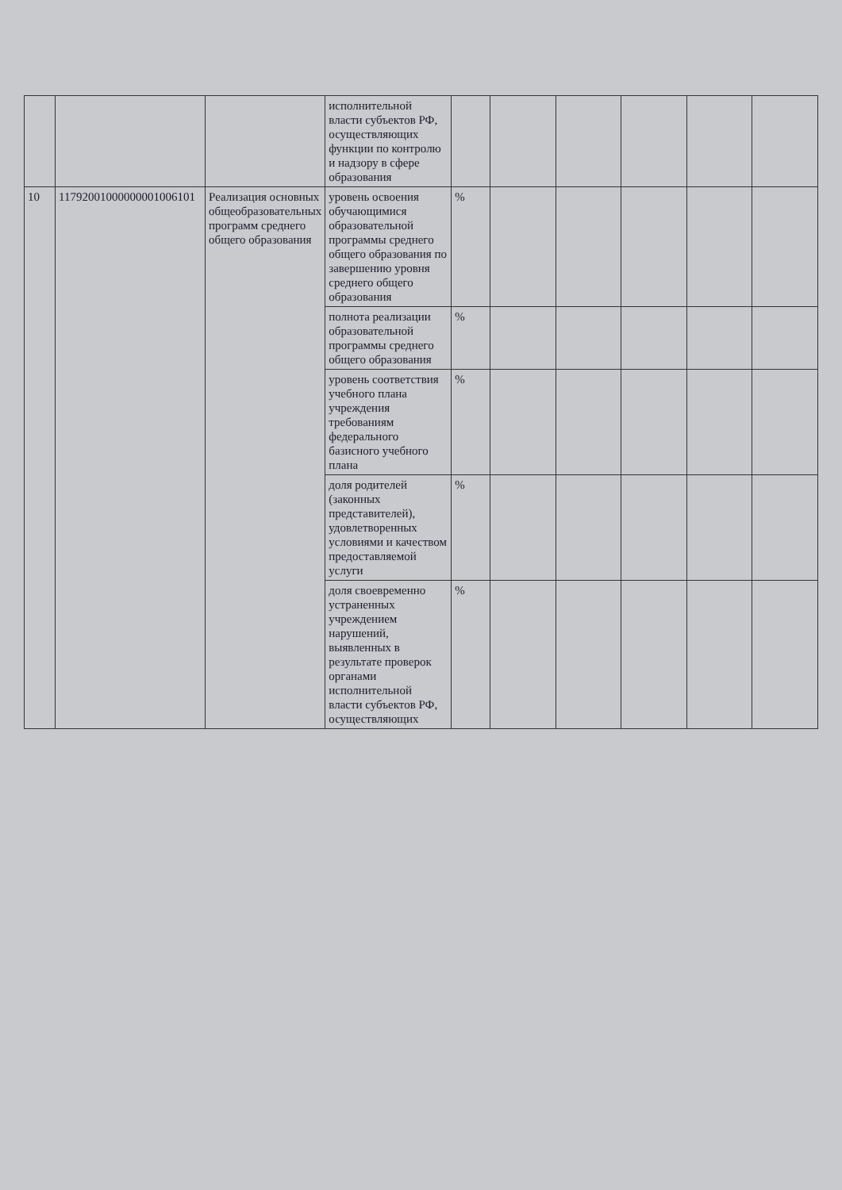| | | | исполнительной власти субъектов РФ, осуществляющих функции по контролю и надзору в сфере образования | | | | | | |
| 10 | 11792001000000001006101 | Реализация основных общеобразовательных программ среднего общего образования | уровень освоения обучающимися образовательной программы среднего общего образования по завершению уровня среднего общего образования | % | | | | | |
| | | | полнота реализации образовательной программы среднего общего образования | % | | | | | |
| | | | уровень соответствия учебного плана учреждения требованиям федерального базисного учебного плана | % | | | | | |
| | | | доля родителей (законных представителей), удовлетворенных условиями и качеством предоставляемой услуги | % | | | | | |
| | | | доля своевременно устраненных учреждением нарушений, выявленных в результате проверок органами исполнительной власти субъектов РФ, осуществляющих | % | | | | | |